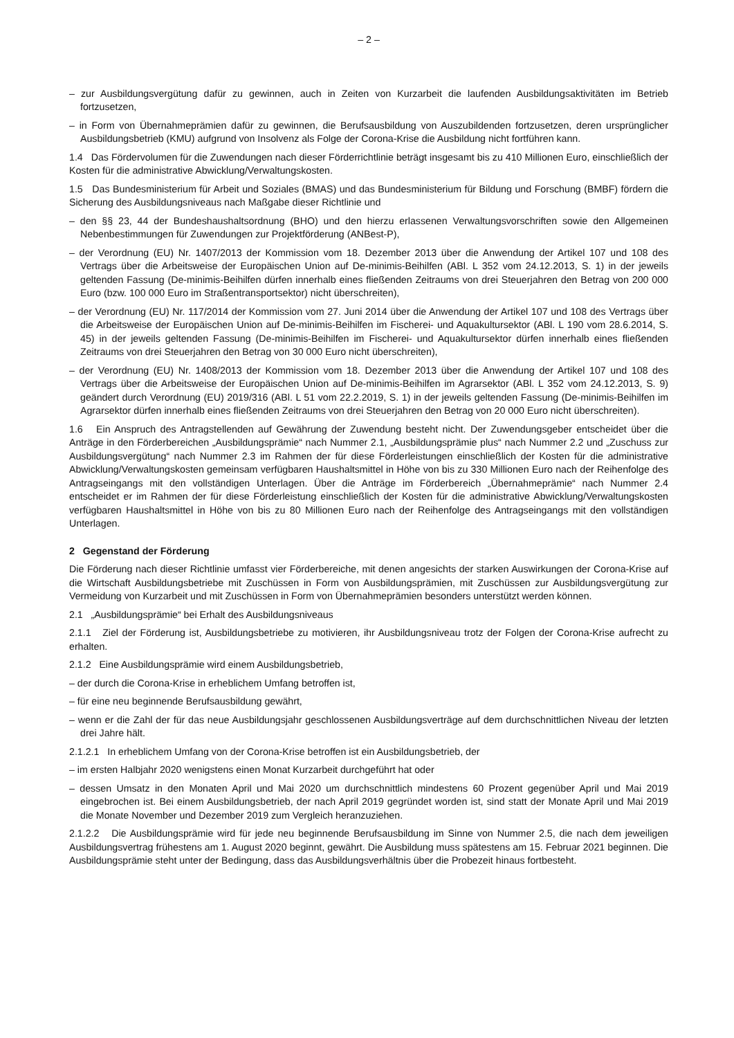– 2 –
– zur Ausbildungsvergütung dafür zu gewinnen, auch in Zeiten von Kurzarbeit die laufenden Ausbildungsaktivitäten im Betrieb fortzusetzen,
– in Form von Übernahmeprämien dafür zu gewinnen, die Berufsausbildung von Auszubildenden fortzusetzen, deren ursprünglicher Ausbildungsbetrieb (KMU) aufgrund von Insolvenz als Folge der Corona-Krise die Ausbildung nicht fortführen kann.
1.4 Das Fördervolumen für die Zuwendungen nach dieser Förderrichtlinie beträgt insgesamt bis zu 410 Millionen Euro, einschließlich der Kosten für die administrative Abwicklung/Verwaltungskosten.
1.5 Das Bundesministerium für Arbeit und Soziales (BMAS) und das Bundesministerium für Bildung und Forschung (BMBF) fördern die Sicherung des Ausbildungsniveaus nach Maßgabe dieser Richtlinie und
– den §§ 23, 44 der Bundeshaushaltsordnung (BHO) und den hierzu erlassenen Verwaltungsvorschriften sowie den Allgemeinen Nebenbestimmungen für Zuwendungen zur Projektförderung (ANBest-P),
– der Verordnung (EU) Nr. 1407/2013 der Kommission vom 18. Dezember 2013 über die Anwendung der Artikel 107 und 108 des Vertrags über die Arbeitsweise der Europäischen Union auf De-minimis-Beihilfen (ABl. L 352 vom 24.12.2013, S. 1) in der jeweils geltenden Fassung (De-minimis-Beihilfen dürfen innerhalb eines fließenden Zeitraums von drei Steuerjahren den Betrag von 200 000 Euro (bzw. 100 000 Euro im Straßentransportsektor) nicht überschreiten),
– der Verordnung (EU) Nr. 117/2014 der Kommission vom 27. Juni 2014 über die Anwendung der Artikel 107 und 108 des Vertrags über die Arbeitsweise der Europäischen Union auf De-minimis-Beihilfen im Fischerei- und Aquakultursektor (ABl. L 190 vom 28.6.2014, S. 45) in der jeweils geltenden Fassung (De-minimis-Beihilfen im Fischerei- und Aquakultursektor dürfen innerhalb eines fließenden Zeitraums von drei Steuerjahren den Betrag von 30 000 Euro nicht überschreiten),
– der Verordnung (EU) Nr. 1408/2013 der Kommission vom 18. Dezember 2013 über die Anwendung der Artikel 107 und 108 des Vertrags über die Arbeitsweise der Europäischen Union auf De-minimis-Beihilfen im Agrarsektor (ABl. L 352 vom 24.12.2013, S. 9) geändert durch Verordnung (EU) 2019/316 (ABl. L 51 vom 22.2.2019, S. 1) in der jeweils geltenden Fassung (De-minimis-Beihilfen im Agrarsektor dürfen innerhalb eines fließenden Zeitraums von drei Steuerjahren den Betrag von 20 000 Euro nicht überschreiten).
1.6 Ein Anspruch des Antragstellenden auf Gewährung der Zuwendung besteht nicht. Der Zuwendungsgeber entscheidet über die Anträge in den Förderbereichen „Ausbildungsprämie“ nach Nummer 2.1, „Ausbildungsprämie plus“ nach Nummer 2.2 und „Zuschuss zur Ausbildungsvergütung“ nach Nummer 2.3 im Rahmen der für diese Förderleistungen einschließlich der Kosten für die administrative Abwicklung/Verwaltungskosten gemeinsam verfügbaren Haushaltsmittel in Höhe von bis zu 330 Millionen Euro nach der Reihenfolge des Antragseingangs mit den vollständigen Unterlagen. Über die Anträge im Förderbereich „Übernahmeprämie“ nach Nummer 2.4 entscheidet er im Rahmen der für diese Förderleistung einschließlich der Kosten für die administrative Abwicklung/Verwaltungskosten verfügbaren Haushaltsmittel in Höhe von bis zu 80 Millionen Euro nach der Reihenfolge des Antragseingangs mit den vollständigen Unterlagen.
2 Gegenstand der Förderung
Die Förderung nach dieser Richtlinie umfasst vier Förderbereiche, mit denen angesichts der starken Auswirkungen der Corona-Krise auf die Wirtschaft Ausbildungsbetriebe mit Zuschüssen in Form von Ausbildungsprämien, mit Zuschüssen zur Ausbildungsvergütung zur Vermeidung von Kurzarbeit und mit Zuschüssen in Form von Übernahmeprämien besonders unterstützt werden können.
2.1 „Ausbildungsprämie“ bei Erhalt des Ausbildungsniveaus
2.1.1 Ziel der Förderung ist, Ausbildungsbetriebe zu motivieren, ihr Ausbildungsniveau trotz der Folgen der Corona-Krise aufrecht zu erhalten.
2.1.2 Eine Ausbildungsprämie wird einem Ausbildungsbetrieb,
– der durch die Corona-Krise in erheblichem Umfang betroffen ist,
– für eine neu beginnende Berufsausbildung gewährt,
– wenn er die Zahl der für das neue Ausbildungsjahr geschlossenen Ausbildungsverträge auf dem durchschnittlichen Niveau der letzten drei Jahre hält.
2.1.2.1 In erheblichem Umfang von der Corona-Krise betroffen ist ein Ausbildungsbetrieb, der
– im ersten Halbjahr 2020 wenigstens einen Monat Kurzarbeit durchgeführt hat oder
– dessen Umsatz in den Monaten April und Mai 2020 um durchschnittlich mindestens 60 Prozent gegenüber April und Mai 2019 eingebrochen ist. Bei einem Ausbildungsbetrieb, der nach April 2019 gegründet worden ist, sind statt der Monate April und Mai 2019 die Monate November und Dezember 2019 zum Vergleich heranzuziehen.
2.1.2.2 Die Ausbildungsprämie wird für jede neu beginnende Berufsausbildung im Sinne von Nummer 2.5, die nach dem jeweiligen Ausbildungsvertrag frühestens am 1. August 2020 beginnt, gewährt. Die Ausbildung muss spätestens am 15. Februar 2021 beginnen. Die Ausbildungsprämie steht unter der Bedingung, dass das Ausbildungsverhältnis über die Probezeit hinaus fortbesteht.